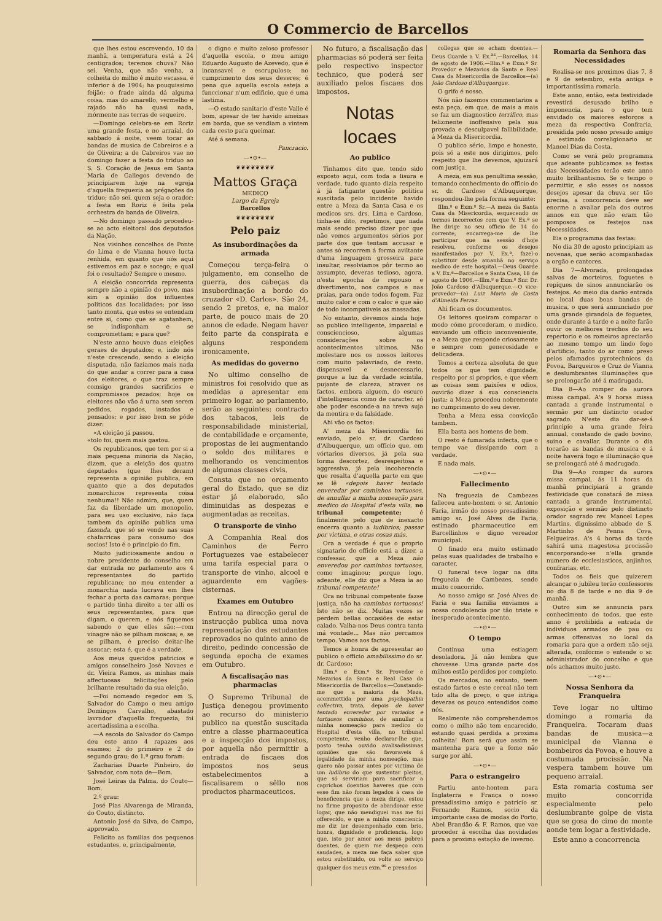O Commercio de Barcellos
que lhes estou escrevendo, 10 da manhã, a temperatura está a 24 centigrados; teremos chuva? Não sei. Venha, que não venha, a colheita do milho é muito escassa, é inferior á de 1904; ha pouquissimo feijão; o frade ainda dá alguma coisa, mas do amarello, vermelho e rajado não ha quasi nada, mórmente nas terras de sequeiro.
—Domingo celebra-se em Roriz uma grande festa, e no arraial, do sabbado á noite, veem tocar as bandas de musica de Cabreiros e a de Oliveira; a de Cabreiros vae no domingo fazer a festa do triduo ao S. S. Coração de Jesus em Santa Maria de Gallegos devendo de principiarem hoje na egreja d'aquella freguezia as prégações do triduo; não sei, quem seja o orador; a festa em Roriz é feita pela orchestra da banda de Oliveira.
—No domingo passado procedeu-se ao acto eleitoral dos deputados da Nação.
Nos visinhos concelhos de Ponte do Lima e de Vianna houve lucta renhida, em quanto que nós aqui estivemos em paz e socego; e qual foi o resultado? Sempre o mesmo.
A eleição concorrida representa sempre não a opinião do povo, mas sim a opinião dos influentes politicos das localidades; por isso tanto monta, que estes se entendam entre si, como que se agatanhem, se indisponham e se compromettam; e para que?
N'este anno houve duas eleições geraes de deputados; e, indo nós n'este crescendo, sendo a eleição disputada, não faziamos mais nada do que andar a correr para a casa dos eleitores, o que traz sempre comsigo grandes sacrificios e compromissos pezados; hoje os eleitores não vão á urna sem serem pedidos, rogados, instados e pensados; e por isso bem se póde dizer:
«A eleição já passou,
«tolo foi, quem mais gastou.
Os republicanos, que tem por si a mais pequena minoria da Nação, dizem, que a eleição dos quatro deputados (que lhes deram) representa a opinião publica, em quanto que a dos deputados monarchicos representa coisa nenhuma!! Não admira, que, quem faz da liberdade um monopolio, para seu uso exclusivo, não faça tambem da opinião publica uma fazenda, que só se vende nas suas chafarricas para consumo dos socios! Isto é o principio do fim.
Muito judiciosamente andou o nobre presidente do conselho em dar entrada no parlamento aos 4 representantes do partido republicano; no meu entender a monarchia nada lucrava em lhes fechar a porta das camaras; porque o partido tinha direito a ter alli os seus representantes, para que digam, o querem, e nós fiquemos sabendo o que elles são;—com vinagre não se pilham moscas; e, se se pilham, é preciso deitar-lhe assucar; esta é, que é a verdade.
Aos meus queridos patricios e amigos conselheiro José Novaes e dr. Vieira Ramos, as minhas mais affectuosas felicitações pelo brilhante resultado da sua eleição.
—Foi nomeado regedor em S. Salvador do Campo o meu amigo Domingos Carvalho, abastado lavrador d'aquella freguezia; foi acertadissima a escolha.
—A escola do Salvador do Campo deu este anno 4 rapazes aos exames; 2 do primeiro e 2 do segundo grau; do 1.º grau foram:
Zacharias Duarte Pinheiro, do Salvador, com nota de—Bom.
José Leiras da Palma, do Couto—Bom.
2.º grau:
José Pias Alvarenga de Miranda, do Couto, distincto.
Antonio José da Silva, do Campo, approvado.
Felicito as familias dos pequenos estudantes, e, principalmente,
o digno e muito zeloso professor d'aquella escola, o meu amigo Eduardo Augusto de Azevedo, que é incansavel e escrupuloso; no cumprimento dos seus deveres; é pena que aquella escola esteja a funccionar n'um edificio, que é uma lastima.
—O estado sanitario d'este Valle é bom, apesar de ter havido ameixas em barda, que se vendiam a vintem cada cesto para queimar.
Até á semana.
Pancracio.
—•⊙•—
❦❦❦❦❦❦❦❦
Mattos Graça
MEDICO
Largo da Egreja
Barcellos
❦❦❦❦❦❦❦❦
Pelo paiz
As insubordinações da armada
Começou terça-feira o julgamento, em conselho de guerra, dos cabeças da insubordinação a bordo do cruzador «D. Carlos». São 24, sendo 2 pretos, e, na maior parte, de pouco mais de 20 annos de edade. Negam haver feito parte da conspirata e alguns respondem ironicamente.
As medidas do governo
No ultimo conselho de ministros foi resolvido que as medidas a apresentar em primeiro logar, ao parlamento, serão as seguintes: contracto dos tabacos, leis de responsabilidade ministerial, de contabilidade e orçamente, propostas de lei augmentando o soldo dos militares e melhorando os vencimentos de algumas classes civis.
Consta que no orçamento geral do Estado, que se diz estar já elaborado, são diminuidas as despezas e augmentadas as receitas.
O transporte de vinho
A Companhia Real dos Caminhos de Ferro Portuguezes vae estabelecer uma tarifa especial para o transporte de vinho, alcool e aguardente em vagões-cisternas.
Exames em Outubro
Entrou na direcção geral de instrucção publica uma nova representação dos estudantes reprovados no quinto anno de direito, pedindo concessão de segunda epocha de exames em Outubro.
A fiscalisação nas pharmacias
O Supremo Tribunal de Justiça denegou provimento ao recurso do ministerio publico na questão suscitada entre a classe pharmaceutica e a inspecção dos impostos, por aquella não permittir a entrada de fiscaes dos impostos nos seus estabelecimentos a fiscalisarem o sêllo nos productos pharmaceuticos.
No futuro, a fiscalisação das pharmacias só poderá ser feita pelo respectivo inspector technico, que poderá ser auxiliado pelos fiscaes dos impostos.
Notas locaes
Ao publico
Tinhamos dito que, tendo sido exposto aqui, com toda a lisura e verdade, tudo quanto dizia respeito á já fatigante questão politica suscitada pelo incidente havido entre a Meza da Santa Casa e os medicos srs. drs. Lima e Cardoso, tinha-se dito, repetimos, que nada mais sendo preciso dizer por que não vemos argumentos sérios por parte dos que tentam accusar e antes só recorrem á forma aviltante d'uma linguagem grosseira para insultar, resolviamos pôr termo ao assumpto, deveras tedioso, agora, n'esta epocha de repouso e divertimento, nos campos e nas praias, para onde todos fogem. Faz muito calor e com o calor é que são de todo incompativeis as massadas.
No entanto, devemos ainda hoje ao publico intelligente, imparcial e consciencioso, algumas considerações sobre os acontecimentos ultimos. Não molestare nos os nossos leitores com muito palavriado, de resto, dispensavel e desnecessario, porque a luz da verdade scintila, pujante de clareza, atravez os factos, embora alguem, do escuro d'intelligencia como de caracter, só abe poder esconde-a na treva suja da mentira e da falsidade.
Ahi vão os factos:
A' meza da Misericordia foi enviado, pelo sr. dr. Cardoso d'Albuquerque, um officio que, em vórtarios diversos, já pela sua forma descortez, desrespeitosa e aggressiva, já pela incoherencia que resalta d'aquella parte em que se lê «depois haver tentado enveredar por caminhos tortuosos, de annullar a minha nomeação para medico do Hospital d'esta villa, no tribunal competente; é finalmente pelo que de inexacto encerra quanto a ludibrios; passar por victima, e otras cosas más.
Ora a verdade é que o proprio signatario do officio está a dizer, a confessar, que a Meza não enveredou por caminhos tortuosos, como imaginou; porque logo, adeante, elle diz que a Meza ia ao tribunal competente!
Ora no tribunal competente fazse justiça, não ha caminhos tortuosos! Isto não se diz. Muitas vezes se perdem bellas occasiões de estar calado. Valha-nos Deus contra tanta má vontade... Mas não percamos tempo. Vamos aos factos.
Temos a honra de apresentar ao publico o officio amabilissimo do sr. dr. Cardoso:
Illm.º e Exm.º Sr. Provedor e Mezarios da Santa e Real Casa da Misericordia de Barcellos:—Constando-me que a maioria da Meza, acommettida por uma psychopathia collectiva, trata, depois de haver tentado enveredar por variados e tortuosos caminhos, de annullar a minha nomeação para medico do Hospital d'esta villa, no tribunal competente, venho declarar-lhe que, posto tenha ouvido avalisadissimas opiniões que são favoraveis á legalidade da minha nomeação, mas quero não passar antes por victima de um ludibrio do que sustentar pleitos, que só serviriam para sacrificar a caprichos doentios haveres que com esse fim não foram legados á casa de beneficencia que a meza dirige, estou no firme proposito de abandonar esse logar, que não mendiguei mas me foi offerecido, e que a minha consciencia me diz ter desempenhado com brio, honra, dignidade e proficiencia, logo que, isto por amor aos meus pobres doentes, de quem me despeço com saudades, a meza me faça saber que estou substituido, ou volte ao serviço qualquer dos meus exm.<sup>os</sup> e presados
collegas que se acham doentes.—Deus Guarde a V. Ex.<sup>as</sup>.—Barcellos, 14 de agosto de 1906.—Illm.º e Exm.º Sr. Provedor e Mezarios da Santa e Real Casa da Misericordia de Barcellos—(a) João Cardoso d'Albuquerque.
O grifo é nosso.
Nós não fazemos commentarios a esta peça, em que, de mais a mais se faz um diagnostico terrifico, mas felizmente inoffensivo pela sua provada e desculpavel fallibilidade, á Meza da Misericordia.
O publico sério, limpo e honesto, pois só a este nos dirigimos, pelo respeito que lhe devemos, ajuizará com justiça.
A meza, em sua penultima sessão, tomando conhecimento do officio do sr. dr. Cardoso d'Albuquerque, respondeu-lhe pela forma seguinte:
Illm.º e Exm.º Sr.—A meza da Santa Casa da Misericordia, esquecendo os termos incorrectos com que V. Ex.ª se lhe dirige no seu officio de 14 do corrente, encarrega-me de lhe participar que na sessão d'hoje resolveu, conforme os desejos manifestados por V. Ex.ª, fazel-o substituir desde amanhã no serviço medico de este hospital.—Deus Guarde a V. Ex.ª—Barcellos e Santa Casa, 18 de agosto de 1906.—Illm.º e Exm.º Snr. Dr. João Cardoso d'Albuquerque.—O vice-provedor—(a) Luiz Maria da Costa d'Almeida Ferraz.
Ahi ficam os documentos.
Os leitores queiram comparar o modo cómo procederam, o medico, enviando um officio inconveniente, e a Meza que responde criosamente e sempre com generosidade e delicadeza.
Temos a certeza absoluta de que todos os que tem dignidade, respeito por si proprios, e que vêem as coisas sem paixões e odios, ouvirão dizer á sua consciencia justa: a Meza procedeu nobremente no cumprimento do seu dever.
Tenha a Meza essa convicção tambem.
Ella basta aos homens de bem.
O resto é fumarada infecta, que o tempo vae dissipando com a verdade.
E nada mais.
—•⊙•—
Fallecimento
Na freguezia de Cambezes falleceu ante-hontem o sr. Antonio Faria, irmão do nosso presadissimo amigo sr. José Alves de Faria, estimado pharmaceutico em Barcellinhos e digno vereador municipal.
O finado era muito estimado pelas suas qualidades de trabalho e caracter.
O funeral teve logar na dita freguezia de Cambezes, sendo muito concorrido.
Ao nosso amigo sr. José Alves de Faria e sua familia enviamos a nossa condolencia por tão triste e inesperado acontecimento.
—•⊙•—
O tempo
Continua uma estiagem desoladora. Já não lembra que chovesse. Uma grande parte dos milhos estão perdidos por completo.
Os mercados, no entanto, teem estado fartos e este cereal não tem tido alta de preço, o que intriga deveras os pouco entendidos como nós.
Realmente não comprehendemos como o milho não tem encarecido, estando quasi perdida a proxima colheita! Bom será que assim se mantenha para que a fome não surge por ahi.
—•⊙•—
Para o estrangeiro
Partiu ante-hontem para Inglaterra e França o nosso presadissimo amigo e patricio sr. Fernando Ramos, socio da importante casa de modas do Porto, Abel Brandão & F. Ramos, que vae proceder á escolha das novidades para a proxima estação de inverno.
Romaria da Senhora das Necessidades
Realisa-se nos proximos dias 7, 8 e 9 de setembro, esta antiga e importantissima romaria.
Este anno, então, esta festividade revestirá desusado brilho e imponencia, para o que tem envidado os maiores esforços a meza da respectiva Confraria, presidida pelo nosso presado amigo e estimado correligionario sr. Manoel Dias da Costa.
Como se verá pelo programma que adeante publicamos as festas das Necessidades terão este anno muito brilhantismo. Se o tempo o permittir, e são esses os nossos desejos apesar da chuva ser tão precisa, a concorrencia deve ser enorme a avaliar pela dos outros annos em que não eram tão pomposos os festejos nas Necessidades.
Eis o programma das festas:
No dia 30 de agosto principiam as novenas, que serão acompanhadas a orgão e cantores.
Dia 7—Alvorada, prolongadas salvas de morteiros, foguetes e repiques de sinos annunciarão os festejos. Ao meio dia darão entrada no local duas boas bandas de musica, o que será annunciado por uma grande girandola de foguetes, onde durante á tarde e a noite farão ouvir os melhores trechos do seu repertorio e os romeiros apreciarão ao mesmo tempo um lindo fogo d'artificio, tanto do ar como preso pelos afamados pyrotechnicos da Povoa, Barqueiros e Cruz de Vianna e deslumbrantes illuminações que se prolongarão até á madrugada.
Dia 8—Ao romper da aurora missa campal. A's 9 horas missa cantada a grande instrumental e sermão por um distincto orador sagrado. N'este dia dar-se-á principio a uma grande feira annual, constando de gado bovino, suino e cavallar. Durante o dia tocarão as bandas de musica e á noite haverá fogo e illuminação que se prolongará até á madrugada.
Dia 9—Ao romper da aurora missa campal, ás 11 horas da manhã principiará a grande festividade que constará de missa cantada a grande instrumental, exposição e sermão pelo distincto orador sagrado rev. Manoel Lopes Martins, dignissimo abbade de S. Martinho de Penna Cova, Felgueiras. A's 4 horas da tarde sahirá uma magestosa procissão encorporando-se n'ella grande numero de ecclesiasticos, anjinhos, confrarias, etc.
Todos os fieis que quizerem alcançar o jubileu terão confessores no dia 8 de tarde e no dia 9 de manhã.
Outro sim se annuncia para conhecimento de todos, que este anno é prohibida a entrada de individuos armados de pau ou armas offensivas no local da romaria para que a ordem não seja alterada, conforme o entende o sr. administrador do concelho e que nós achamos muito justo.
—•⊙•—
Nossa Senhora da Franqueira
Teve logar no ultimo domingo a romaria da Franqueira. Tocaram duas bandas de musica—a municipal de Vianna e bombeiros da Povoa, e houve a costumada procissão. Na vespera tambem houve um pequeno arraial.
Esta romaria costuma ser muito concorrida especialmente pelo deslumbrante golpe de vista que se gosa do cimo do monte aonde tem logar a festividade.
Este anno a concorrencia